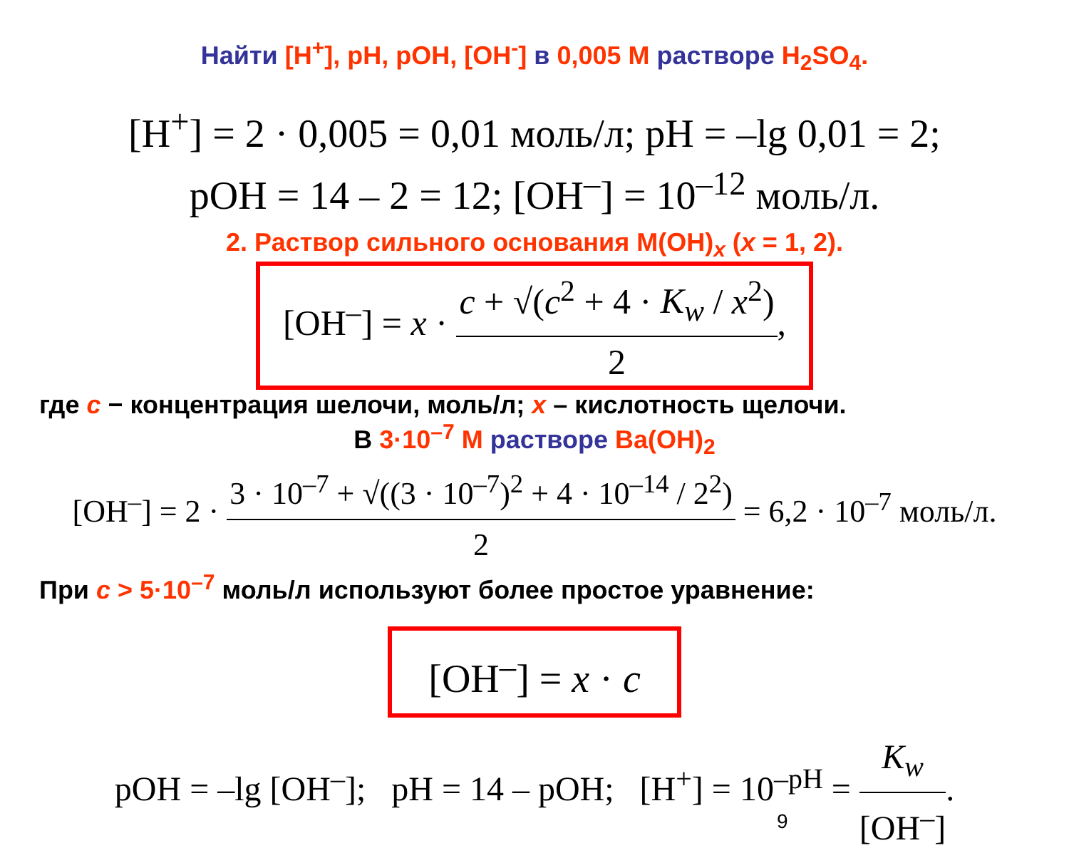Найти [H<sup>+</sup>], pH, pOH, [OH<sup>-</sup>] в 0,005 М растворе H<sub>2</sub>SO<sub>4</sub>.
[H<sup>+</sup>] = 2 · 0,005 = 0,01 моль/л; pH = –lg 0,01 = 2;
pOH = 14 – 2 = 12; [OH<sup>–</sup>] = 10<sup>–12</sup> моль/л.
2. Раствор сильного основания M(OH)<sub>x</sub> (x = 1, 2).
[OH<sup>–</sup>] = x · c + √(c<sup>2</sup> + 4 · K<sub>w</sub> / x<sup>2</sup>) 2,
где c − концентрация шелочи, моль/л; x – кислотность щелочи.
В 3·10<sup>–7</sup> М растворе Ba(OH)<sub>2</sub>
[OH<sup>–</sup>] = 2 · 3 · 10<sup>–7</sup> + √((3 · 10<sup>–7</sup>)<sup>2</sup> + 4 · 10<sup>–14</sup> / 2<sup>2</sup>) 2 = 6,2 · 10<sup>–7</sup> моль/л.
При c > 5·10<sup>–7</sup> моль/л используют более простое уравнение:
[OH<sup>–</sup>] = x · c
pOH = –lg [OH<sup>–</sup>]; pH = 14 – pOH; [H<sup>+</sup>] = 10<sup>–pH</sup> = K<sub>w</sub> [OH<sup>–</sup>].
9